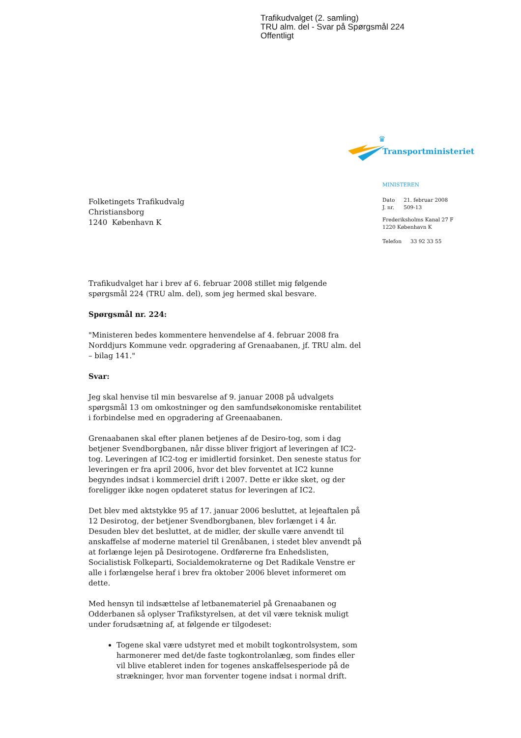Trafikudvalget (2. samling)
TRU alm. del - Svar på Spørgsmål 224
Offentligt
♛
Transportministeriet
MINISTEREN
| Dato | 21. februar 2008 |
| J. nr. | 509-13 |
Frederiksholms Kanal 27 F
1220 København K
| Telefon | 33 92 33 55 |
Folketingets Trafikudvalg
Christiansborg
1240 København K
Trafikudvalget har i brev af 6. februar 2008 stillet mig følgende spørgsmål 224 (TRU alm. del), som jeg hermed skal besvare.
Spørgsmål nr. 224:
"Ministeren bedes kommentere henvendelse af 4. februar 2008 fra Norddjurs Kommune vedr. opgradering af Grenaabanen, jf. TRU alm. del – bilag 141."
Svar:
Jeg skal henvise til min besvarelse af 9. januar 2008 på udvalgets spørgsmål 13 om omkostninger og den samfundsøkonomiske rentabilitet i forbindelse med en opgradering af Greenaabanen.
Grenaabanen skal efter planen betjenes af de Desiro-tog, som i dag betjener Svendborgbanen, når disse bliver frigjort af leveringen af IC2-tog. Leveringen af IC2-tog er imidlertid forsinket. Den seneste status for leveringen er fra april 2006, hvor det blev forventet at IC2 kunne begyndes indsat i kommerciel drift i 2007. Dette er ikke sket, og der foreligger ikke nogen opdateret status for leveringen af IC2.
Det blev med aktstykke 95 af 17. januar 2006 besluttet, at lejeaftalen på 12 Desirotog, der betjener Svendborgbanen, blev forlænget i 4 år. Desuden blev det besluttet, at de midler, der skulle være anvendt til anskaffelse af moderne materiel til Grenåbanen, i stedet blev anvendt på at forlænge lejen på Desirotogene. Ordførerne fra Enhedslisten, Socialistisk Folkeparti, Socialdemokraterne og Det Radikale Venstre er alle i forlængelse heraf i brev fra oktober 2006 blevet informeret om dette.
Med hensyn til indsættelse af letbanemateriel på Grenaabanen og Odderbanen så oplyser Trafikstyrelsen, at det vil være teknisk muligt under forudsætning af, at følgende er tilgodeset:
Togene skal være udstyret med et mobilt togkontrolsystem, som harmonerer med det/de faste togkontrolanlæg, som findes eller vil blive etableret inden for togenes anskaffelsesperiode på de strækninger, hvor man forventer togene indsat i normal drift.